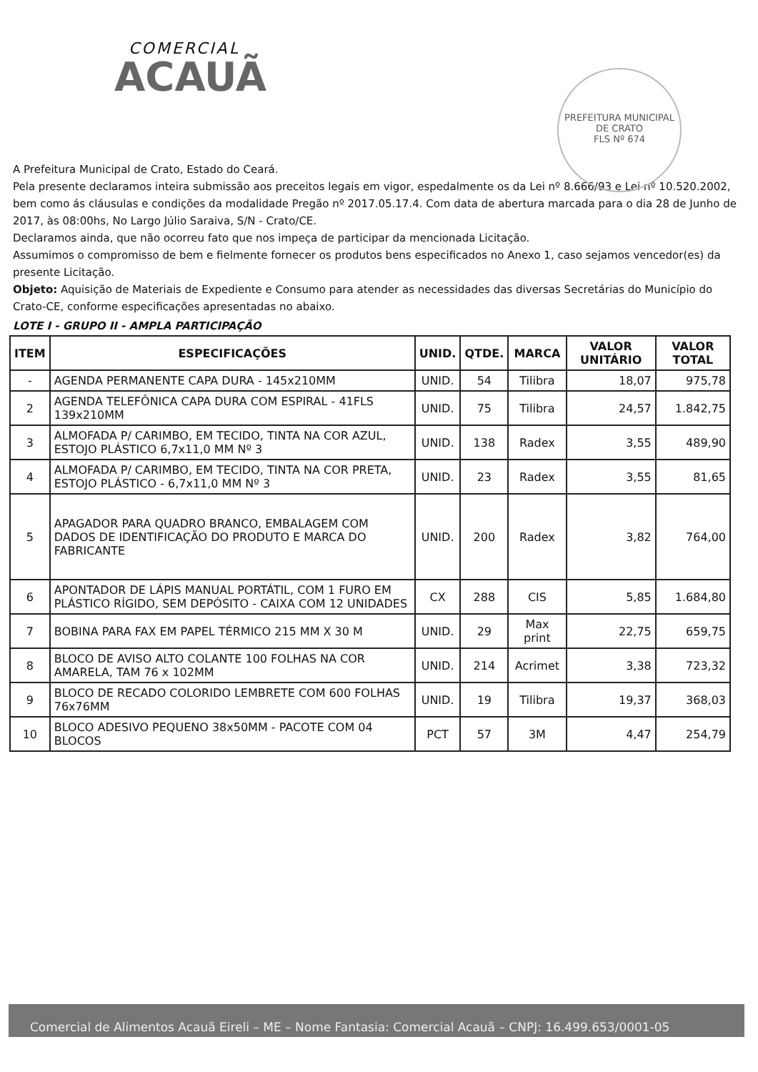COMERCIAL
ACAUÃ
PREFEITURA MUNICIPAL DE CRATO
FLS Nº 674
A Prefeitura Municipal de Crato, Estado do Ceará.
Pela presente declaramos inteira submissão aos preceitos legais em vigor, espedalmente os da Lei nº 8.666/93 e Lei nº 10.520.2002, bem como ás cláusulas e condições da modalidade Pregão nº 2017.05.17.4. Com data de abertura marcada para o dia 28 de Junho de 2017, às 08:00hs, No Largo Júlio Saraiva, S/N - Crato/CE.
Declaramos ainda, que não ocorreu fato que nos impeça de participar da mencionada Licitação.
Assumimos o compromisso de bem e fielmente fornecer os produtos bens especificados no Anexo 1, caso sejamos vencedor(es) da presente Licitação.
Objeto: Aquisição de Materiais de Expediente e Consumo para atender as necessidades das diversas Secretárias do Município do Crato-CE, conforme especificações apresentadas no abaixo.
LOTE I - GRUPO II - AMPLA PARTICIPAÇÃO
| ITEM | ESPECIFICAÇÕES | UNID. | QTDE. | MARCA | VALOR UNITÁRIO | VALOR TOTAL |
| --- | --- | --- | --- | --- | --- | --- |
| - | AGENDA PERMANENTE CAPA DURA - 145x210MM | UNID. | 54 | Tilibra | 18,07 | 975,78 |
| 2 | AGENDA TELEFÔNICA CAPA DURA COM ESPIRAL - 41FLS 139x210MM | UNID. | 75 | Tilibra | 24,57 | 1.842,75 |
| 3 | ALMOFADA P/ CARIMBO, EM TECIDO, TINTA NA COR AZUL, ESTOJO PLÁSTICO 6,7x11,0 MM Nº 3 | UNID. | 138 | Radex | 3,55 | 489,90 |
| 4 | ALMOFADA P/ CARIMBO, EM TECIDO, TINTA NA COR PRETA, ESTOJO PLÁSTICO - 6,7x11,0 MM Nº 3 | UNID. | 23 | Radex | 3,55 | 81,65 |
| 5 | APAGADOR PARA QUADRO BRANCO, EMBALAGEM COM DADOS DE IDENTIFICAÇÃO DO PRODUTO E MARCA DO FABRICANTE | UNID. | 200 | Radex | 3,82 | 764,00 |
| 6 | APONTADOR DE LÁPIS MANUAL PORTÁTIL, COM 1 FURO EM PLÁSTICO RÍGIDO, SEM DEPÓSITO - CAIXA COM 12 UNIDADES | CX | 288 | CIS | 5,85 | 1.684,80 |
| 7 | BOBINA PARA FAX EM PAPEL TÉRMICO 215 MM X 30 M | UNID. | 29 | Max print | 22,75 | 659,75 |
| 8 | BLOCO DE AVISO ALTO COLANTE 100 FOLHAS NA COR AMARELA, TAM 76 x 102MM | UNID. | 214 | Acrimet | 3,38 | 723,32 |
| 9 | BLOCO DE RECADO COLORIDO LEMBRETE COM 600 FOLHAS 76x76MM | UNID. | 19 | Tilibra | 19,37 | 368,03 |
| 10 | BLOCO ADESIVO PEQUENO 38x50MM - PACOTE COM 04 BLOCOS | PCT | 57 | 3M | 4,47 | 254,79 |
Comercial de Alimentos Acauã Eireli – ME – Nome Fantasia: Comercial Acauã – CNPJ: 16.499.653/0001-05